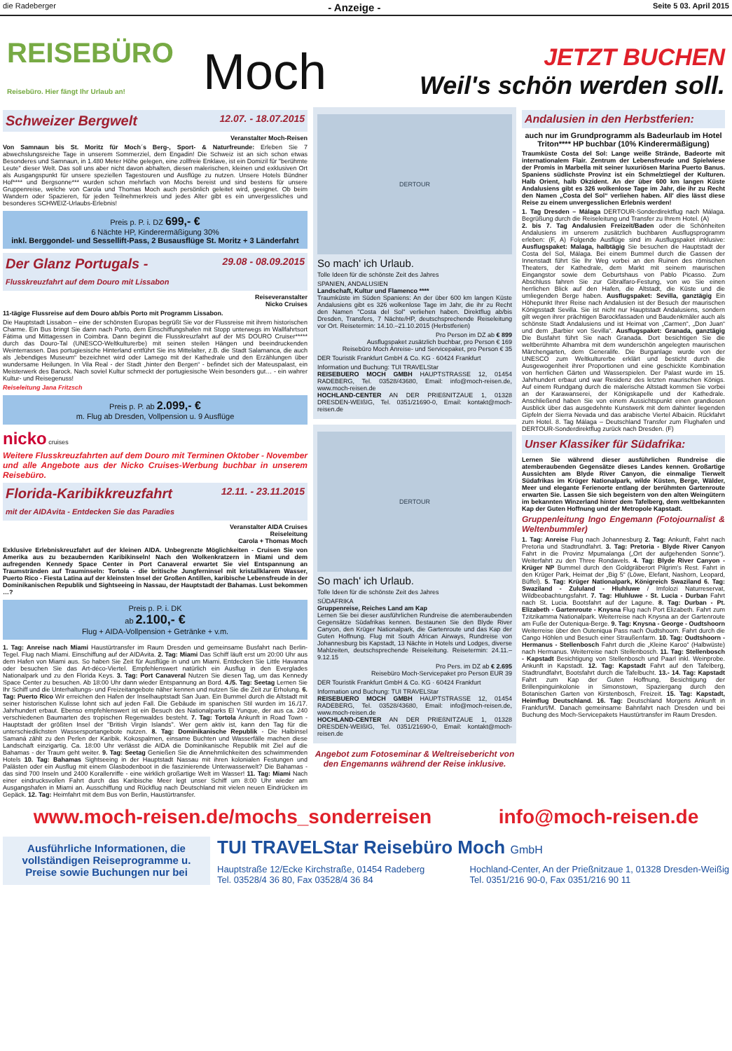die Radeberger - Anzeige - Seite 5 03. April 2015
REISEBÜRO Reisebüro. Hier fängt Ihr Urlaub an!
Moch
JETZT BUCHEN
Weil's schön werden soll.
Schweizer Bergwelt 12.07. - 18.07.2015
Veranstalter Moch-Reisen
Von Samnaun bis St. Moritz für Moch´s Berg-, Sport- & Naturfreunde: Erleben Sie 7 abwechslungsreiche Tage in unserem Sommerziel, dem Engadin! Die Schweiz ist an sich schon etwas Besonderes und Samnaun, in 1.480 Meter Höhe gelegen, eine zollfreie Enklave, ist ein Domizil für "berühmte Leute" dieser Welt. Das soll uns aber nicht davon abhalten, diesen malerischen, kleinen und exklusiven Ort als Ausgangspunkt für unsere speziellen Tagestouren und Ausflüge zu nutzen. Unsere Hotels Bündner Hof**** und Bergsonne*** wurden schon mehrfach von Mochs bereist und sind bestens für unsere Gruppenreise, welche von Carola und Thomas Moch auch persönlich geleitet wird, geeignet. Ob beim Wandern oder Spazieren, für jeden Teilnehmerkreis und jedes Alter gibt es ein unvergessliches und besonderes SCHWEIZ-Urlaubs-Erlebnis!
Preis p. P. i. DZ 699,- €
6 Nächte HP, Kinderermäßigung 30%
inkl. Berggondel- und Sessellift-Pass, 2 Busausflüge St. Moritz + 3 Länderfahrt
Der Glanz Portugals - 29.08 - 08.09.2015
Flusskreuzfahrt auf dem Douro mit Lissabon
Reiseveranstalter
Nicko Cruises
11-tägige Flussreise auf dem Douro ab/bis Porto mit Programm Lissabon.
Die Hauptstadt Lissabon – eine der schönsten Europas begrüßt Sie vor der Flussreise mit ihrem historischen Charme. Ein Bus bringt Sie dann nach Porto, dem Einschiffungshafen mit Stopp unterwegs im Wallfahrtsort Fátima und Mittagessen in Coimbra. Dann beginnt die Flusskreuzfahrt auf der MS DOURO Cruiser***** durch das Douro-Tal (UNESCO-Weltkulturerbe) mit seinen steilen Hängen und beeindruckenden Weinterrassen. Das portugiesische Hinterland entführt Sie ins Mittelalter, z.B. die Stadt Salamanca, die auch als „lebendiges Museum“ bezeichnet wird oder Lamego mit der Kathedrale und den Erzählungen über wundersame Heilungen. In Vila Real - der Stadt „hinter den Bergen“ - befindet sich der Mateuspalast, ein Meisterwerk des Barock. Nach soviel Kultur schmeckt der portugiesische Wein besonders gut… - ein wahrer Kultur- und Reisegenuss!
Reiseleitung Jana Fritzsch
Preis p. P. ab 2.099,- €
m. Flug ab Dresden, Vollpension u. 9 Ausflüge
nicko cruises
Weitere Flusskreuzfahrten auf dem Douro mit Terminen Oktober - November und alle Angebote aus der Nicko Cruises-Werbung buchbar in unserem Reisebüro.
Florida-Karibikkreuzfahrt 12.11. - 23.11.2015
mit der AIDAvita - Entdecken Sie das Paradies
Veranstalter AIDA Cruises
Reiseleitung
Carola + Thomas Moch
Exklusive Erlebniskreuzfahrt auf der kleinen AIDA. Unbegrenzte Möglichkeiten - Cruisen Sie von Amerika aus zu bezaubernden Karibikinseln! Nach den Wolkenkratzern in Miami und dem aufregenden Kennedy Space Center in Port Canaveral erwartet Sie viel Entspannung an Traumstränden auf Trauminseln: Tortola - die britische Jungferninsel mit kristallklarem Wasser, Puerto Rico - Fiesta Latina auf der kleinsten Insel der Großen Antillen, karibische Lebensfreude in der Dominikanischen Republik und Sightseeing in Nassau, der Hauptstadt der Bahamas. Lust bekommen …?
Preis p. P. i. DK
ab 2.100,- €
Flug + AIDA-Vollpension + Getränke + v.m.
1. Tag: Anreise nach Miami Haustürtransfer im Raum Dresden und gemeinsame Busfahrt nach Berlin-Tegel. Flug nach Miami. Einschiffung auf der AIDAvita. 2. Tag: Miami Das Schiff läuft erst um 20:00 Uhr aus dem Hafen von Miami aus. So haben Sie Zeit für Ausflüge in und um Miami. Entdecken Sie Little Havanna oder besuchen Sie das Art-déco-Viertel. Empfehlenswert natürlich ein Ausflug in den Everglades Nationalpark und zu den Florida Keys. 3. Tag: Port Canaveral Nutzen Sie diesen Tag, um das Kennedy Space Center zu besuchen. Ab 18:00 Uhr dann wieder Entspannung an Bord. 4./5. Tag: Seetag Lernen Sie Ihr Schiff und die Unterhaltungs- und Freizeitangebote näher kennen und nutzen Sie die Zeit zur Erholung. 6. Tag: Puerto Rico Wir erreichen den Hafen der Inselhauptstadt San Juan. Ein Bummel durch die Altstadt mit seiner historischen Kulisse lohnt sich auf jeden Fall. Die Gebäude im spanischen Stil wurden im 16./17. Jahrhundert erbaut. Ebenso empfehlenswert ist ein Besuch des Nationalparks El Yunque, der aus ca. 240 verschiedenen Baumarten des tropischen Regenwaldes besteht. 7. Tag: Tortola Ankunft in Road Town - Hauptstadt der größten Insel der "British Virgin Islands". Wer gern aktiv ist, kann den Tag für die unterschiedlichsten Wassersportangebote nutzen. 8. Tag: Dominikanische Republik - Die Halbinsel Samaná zählt zu den Perlen der Karibik. Kokospalmen, einsame Buchten und Wasserfälle machen diese Landschaft einzigartig. Ca. 18:00 Uhr verlässt die AIDA die Dominikanische Republik mit Ziel auf die Bahamas - der Traum geht weiter. 9. Tag: Seetag Genießen Sie die Annehmlichkeiten des schwimmenden Hotels 10. Tag: Bahamas Sightseeing in der Hauptstadt Nassau mit ihren kolonialen Festungen und Palästen oder ein Ausflug mit einem Glasbodenboot in die faszinierende Unterwasserwelt? Die Bahamas - das sind 700 Inseln und 2400 Korallenriffe - eine wirklich großartige Welt im Wasser! 11. Tag: Miami Nach einer eindrucksvollen Fahrt durch das Karibische Meer legt unser Schiff um 8:00 Uhr wieder am Ausgangshafen in Miami an. Ausschiffung und Rückflug nach Deutschland mit vielen neuen Eindrücken im Gepäck. 12. Tag: Heimfahrt mit dem Bus von Berlin, Haustürtransfer.
DERTOUR
So mach' ich Urlaub.
Tolle Ideen für die schönste Zeit des Jahres
SPANIEN, ANDALUSIEN
Landschaft, Kultur und Flamenco ****
Traumküste im Süden Spaniens: An der über 600 km langen Küste Andalusiens gibt es 326 wolkenlose Tage im Jahr, die ihr zu Recht den Namen "Costa del Sol" verliehen haben. Direktflug ab/bis Dresden, Transfers, 7 Nächte/HP, deutschsprechende Reiseleitung vor Ort. Reisetermin: 14.10.–21.10.2015 (Herbstferien)
Pro Person im DZ ab € 899
Ausflugspaket zusätzlich buchbar, pro Person € 169
Reisebüro Moch Anreise- und Servicepaket, pro Person € 35
DER Touristik Frankfurt GmbH & Co. KG · 60424 Frankfurt
Information und Buchung: TUI TRAVELStar
REISEBUERO MOCH GMBH HAUPTSTRASSE 12, 01454 RADEBERG, Tel. 03528/43680, Email: info@moch-reisen.de, www.moch-reisen.de
HOCHLAND-CENTER AN DER PRIEßNITZAUE 1, 01328 DRESDEN-WEIßIG, Tel. 0351/21690-0, Email: kontakt@moch-reisen.de
DERTOUR
So mach' ich Urlaub.
Tolle Ideen für die schönste Zeit des Jahres
SÜDAFRIKA
Gruppenreise, Reiches Land am Kap
Lernen Sie bei dieser ausführlichen Rundreise die atemberaubenden Gegensätze Südafrikas kennen. Bestaunen Sie den Blyde River Canyon, den Krüger Nationalpark, die Gartenroute und das Kap der Guten Hoffnung. Flug mit South African Airways, Rundreise von Johannesburg bis Kapstadt, 13 Nächte in Hotels und Lodges, diverse Mahlzeiten, deutschsprechende Reiseleitung. Reisetermin: 24.11.–9.12.15
Pro Pers. im DZ ab € 2.695
Reisebüro Moch-Servicepaket pro Person EUR 39
DER Touristik Frankfurt GmbH & Co. KG · 60424 Frankfurt
Information und Buchung: TUI TRAVELStar
REISEBUERO MOCH GMBH HAUPTSTRASSE 12, 01454 RADEBERG, Tel. 03528/43680, Email: info@moch-reisen.de, www.moch-reisen.de
HOCHLAND-CENTER AN DER PRIEßNITZAUE 1, 01328 DRESDEN-WEIßIG, Tel. 0351/21690-0, Email: kontakt@moch-reisen.de
Angebot zum Fotoseminar & Weltreisebericht von den Engemanns während der Reise inklusive.
Andalusien in den Herbstferien:
auch nur im Grundprogramm als Badeurlaub im Hotel Triton**** HP buchbar (10% Kinderermäßigung)
Traumküste Costa del Sol: Lange weiße Strände, Badeorte mit internationalem Flair. Zentrum der Lebensfreude und Spielwiese der Promis in Marbella mit seiner luxuriösen Marina Puerto Banus. Spaniens südlichste Provinz ist ein Schmelztiegel der Kulturen. Halb Orient, halb Okzident. An der über 600 km langen Küste Andalusiens gibt es 326 wolkenlose Tage im Jahr, die ihr zu Recht den Namen „Costa del Sol“ verliehen haben. All' dies lässt diese Reise zu einem unvergesslichen Erlebnis werden!
1. Tag Dresden – Málaga DERTOUR-Sonderdirektflug nach Málaga. Begrüßung durch die Reiseleitung und Transfer zu Ihrem Hotel. (A)
2. bis 7. Tag Andalusien Freizeit/Baden oder die Schönheiten Andalusiens im unserem zusätzlich buchbaren Ausflugsprogramm erleben: (F, A) Folgende Ausflüge sind im Ausflugspaket inklusive: Ausflugspaket: Malaga, halbtägig Sie besuchen die Hauptstadt der Costa del Sol, Málaga. Bei einem Bummel durch die Gassen der Innenstadt führt Sie Ihr Weg vorbei an den Ruinen des römischen Theaters, der Kathedrale, dem Markt mit seinem maurischen Eingangstor sowie dem Geburtshaus von Pablo Picasso. Zum Abschluss fahren Sie zur Gibralfaro-Festung, von wo Sie einen herrlichen Blick auf den Hafen, die Altstadt, die Küste und die umliegenden Berge haben. Ausflugspaket: Sevilla, ganztägig Ein Höhepunkt Ihrer Reise nach Andalusien ist der Besuch der maurischen Königsstadt Sevilla. Sie ist nicht nur Hauptstadt Andalusiens, sondern gilt wegen ihrer prächtigen Barockfassaden und Baudenkmäler auch als schönste Stadt Andalusiens und ist Heimat von „Carmen“, „Don Juan“ und dem „Barbier von Sevilla“. Ausflugspaket: Granada, ganztägig Die Busfahrt führt Sie nach Granada. Dort besichtigen Sie die weltberühmte Alhambra mit dem wunderschön angelegten maurischen Märchengarten, dem Generalife. Die Burganlage wurde von der UNESCO zum Weltkulturerbe erklärt und besticht durch die Ausgewogenheit ihrer Proportionen und eine geschickte Kombination von herrlichen Gärten und Wasserspielen. Der Palast wurde im 15. Jahrhundert erbaut und war Residenz des letzten maurischen Königs. Auf einem Rundgang durch die malerische Altstadt kommen Sie vorbei an der Karawanserei, der Königskapelle und der Kathedrale. Anschließend haben Sie von einem Aussichtspunkt einen grandiosen Ausblick über das ausgedehnte Kunstwerk mit dem dahinter liegenden Gipfeln der Sierra Nevada und das arabische Viertel Albaicin. Rückfahrt zum Hotel. 8. Tag Málaga – Deutschland Transfer zum Flughafen und DERTOUR-Sonderdirektflug zurück nach Dresden. (F)
Unser Klassiker für Südafrika:
Lernen Sie während dieser ausführlichen Rundreise die atemberaubenden Gegensätze dieses Landes kennen. Großartige Aussichten am Blyde River Canyon, die einmalige Tierwelt Südafrikas im Krüger Nationalpark, wilde Küsten, Berge, Wälder, Meer und elegante Ferienorte entlang der berühmten Gartenroute erwarten Sie. Lassen Sie sich begeistern von den alten Weingütern im bekannten Winzerland hinter dem Tafelberg, dem weltbekannten Kap der Guten Hoffnung und der Metropole Kapstadt.
Gruppenleitung Ingo Engemann (Fotojournalist & Weltenbummler)
1. Tag: Anreise Flug nach Johannesburg 2. Tag: Ankunft, Fahrt nach Pretoria und Stadtrundfahrt. 3. Tag: Pretoria - Blyde River Canyon Fahrt in die Provinz Mpumalanga („Ort der aufgehenden Sonne“). Weiterfahrt zu den Three Rondavels. 4. Tag: Blyde River Canyon - Krüger NP Bummel durch den Goldgräberort Pilgrim's Rest. Fahrt in den Krüger Park, Heimat der „Big 5“ (Löwe, Elefant, Nashorn, Leopard, Büffel). 5. Tag: Krüger Nationalpark, Königreich Swaziland 6. Tag: Swaziland - Zululand - Hluhluwe / Imfolozi Naturreservat, Wildbeobachtungsfahrt. 7. Tag: Hluhluwe - St. Lucia - Durban Fahrt nach St. Lucia. Bootsfahrt auf der Lagune. 8. Tag: Durban - Pt. Elizabeth - Gartenroute - Knysna Flug nach Port Elizabeth. Fahrt zum Tzitzikamma Nationalpark. Weiterreise nach Knysna an der Gartenroute am Fuße der Outeniqua-Berge. 9. Tag: Knysna - George - Oudtshoorn Weiterreise über den Outeniqua Pass nach Oudtshoorn. Fahrt durch die Cango Höhlen und Besuch einer Straußenfarm. 10. Tag: Oudtshoorn - Hermanus - Stellenbosch Fahrt durch die „Kleine Karoo“ (Halbwüste) nach Hermanus. Weiterreise nach Stellenbosch. 11. Tag: Stellenbosch - Kapstadt Besichtigung von Stellenbosch und Paarl inkl. Weinprobe. Ankunft in Kapstadt. 12. Tag: Kapstadt Fahrt auf den Tafelberg, Stadtrundfahrt, Bootsfahrt durch die Tafelbucht. 13.- 14. Tag: Kapstadt Fahrt zum Kap der Guten Hoffnung, Besichtigung der Brillenpinguinkolonie in Simonstown, Spaziergang durch den Botanischen Garten von Kirstenbosch, Freizeit. 15. Tag: Kapstadt, Heimflug Deutschland. 16. Tag: Deutschland Morgens Ankunft in Frankfurt/M. Danach gemeinsame Bahnfahrt nach Dresden und bei Buchung des Moch-Servicepakets Haustürtransfer im Raum Dresden.
www.moch-reisen.de/mochs_sonderreisen info@moch-reisen.de
Ausführliche Informationen, die vollständigen Reiseprogramme u. Preise sowie Buchungen nur bei
TUI TRAVELStar Reisebüro Moch GmbH
Hauptstraße 12/Ecke Kirchstraße, 01454 Radeberg
Tel. 03528/4 36 80, Fax 03528/4 36 84
Hochland-Center, An der Prießnitzaue 1, 01328 Dresden-Weißig
Tel. 0351/216 90-0, Fax 0351/216 90 11